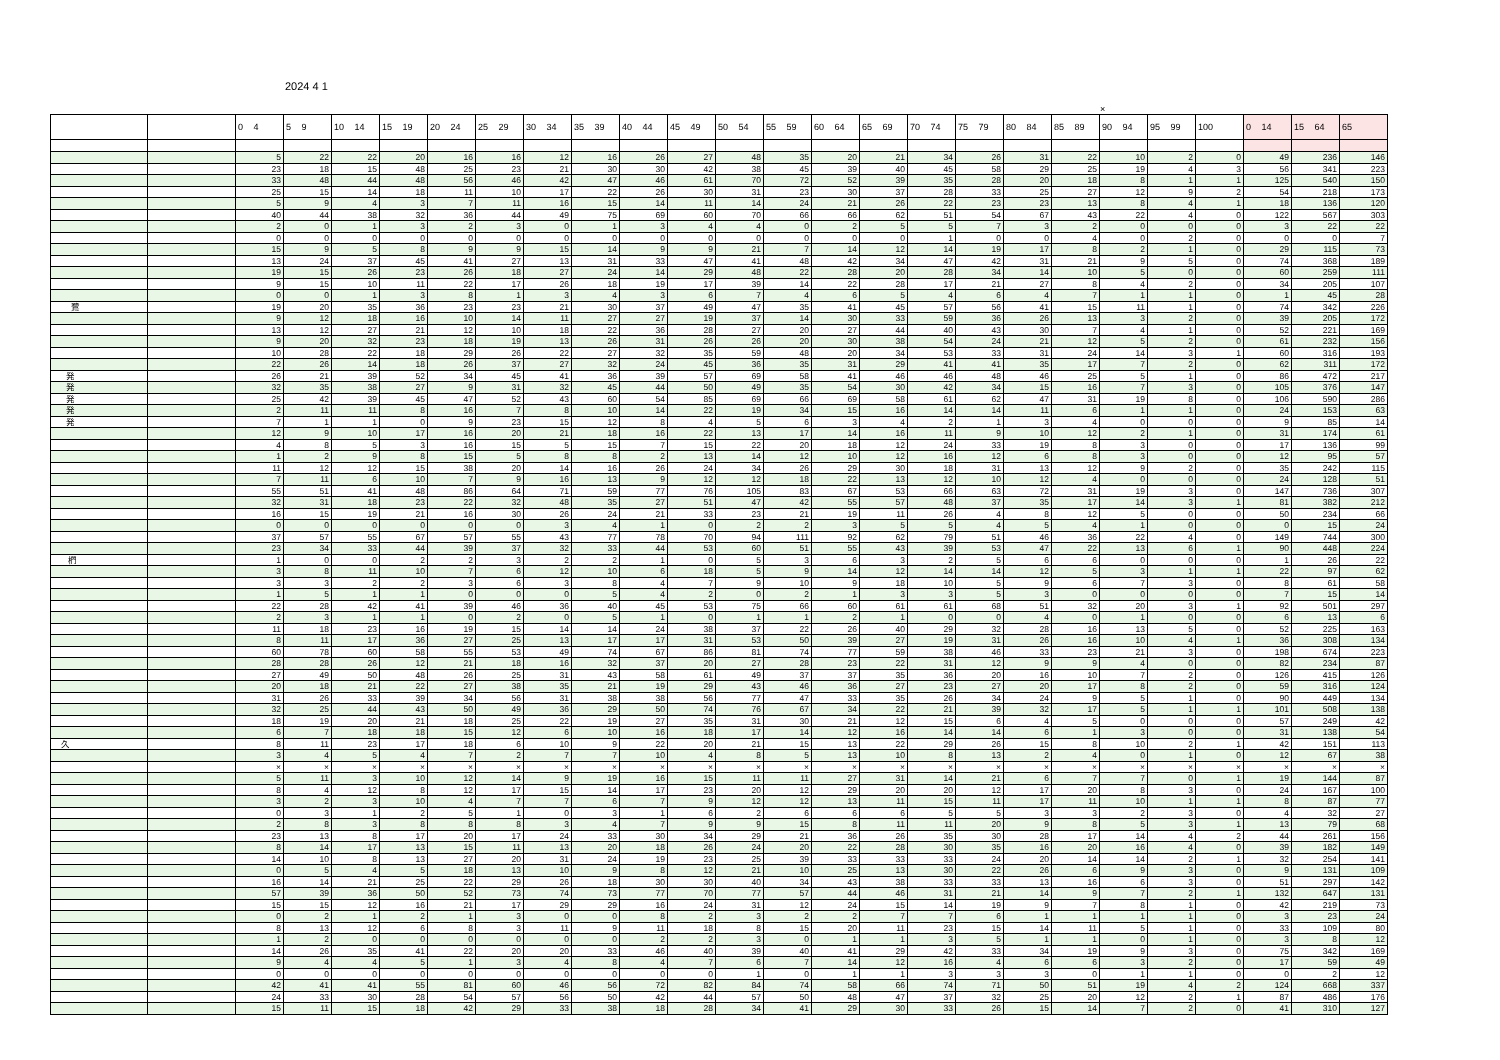2024 4 1
×
| | | 0 4 | 5 9 | 10 14 | 15 19 | 20 24 | 25 29 | 30 34 | 35 39 | 40 44 | 45 49 | 50 54 | 55 59 | 60 64 | 65 69 | 70 74 | 75 79 | 80 84 | 85 89 | 90 94 | 95 99 | 100 | 0 14 | 15 64 | 65 |
| --- | --- | --- | --- | --- | --- | --- | --- | --- | --- | --- | --- | --- | --- | --- | --- | --- | --- | --- | --- | --- | --- | --- | --- | --- | --- |
| | | 5 | 22 | 22 | 20 | 16 | 16 | 12 | 16 | 26 | 27 | 48 | 35 | 20 | 21 | 34 | 26 | 31 | 22 | 10 | 2 | 0 | 49 | 236 | 146 |
| | | 23 | 18 | 15 | 48 | 25 | 23 | 21 | 30 | 30 | 42 | 38 | 45 | 39 | 40 | 45 | 58 | 29 | 25 | 19 | 4 | 3 | 56 | 341 | 223 |
| | | 33 | 48 | 44 | 48 | 56 | 46 | 42 | 47 | 46 | 61 | 70 | 72 | 52 | 39 | 35 | 28 | 20 | 18 | 8 | 1 | 1 | 125 | 540 | 150 |
| | | 25 | 15 | 14 | 18 | 11 | 10 | 17 | 22 | 26 | 30 | 31 | 23 | 30 | 37 | 28 | 33 | 25 | 27 | 12 | 9 | 2 | 54 | 218 | 173 |
| | | 5 | 9 | 4 | 3 | 7 | 11 | 16 | 15 | 14 | 11 | 14 | 24 | 21 | 26 | 22 | 23 | 23 | 13 | 8 | 4 | 1 | 18 | 136 | 120 |
| | | 40 | 44 | 38 | 32 | 36 | 44 | 49 | 75 | 69 | 60 | 70 | 66 | 66 | 62 | 51 | 54 | 67 | 43 | 22 | 4 | 0 | 122 | 567 | 303 |
| | | 2 | 0 | 1 | 3 | 2 | 3 | 0 | 1 | 3 | 4 | 4 | 0 | 2 | 5 | 5 | 7 | 3 | 2 | 0 | 0 | 0 | 3 | 22 | 22 |
| | | 0 | 0 | 0 | 0 | 0 | 0 | 0 | 0 | 0 | 0 | 0 | 0 | 0 | 0 | 1 | 0 | 0 | 4 | 0 | 2 | 0 | 0 | 0 | 7 |
| | | 15 | 9 | 5 | 8 | 9 | 9 | 15 | 14 | 9 | 9 | 21 | 7 | 14 | 12 | 14 | 19 | 17 | 8 | 2 | 1 | 0 | 29 | 115 | 73 |
| | | 13 | 24 | 37 | 45 | 41 | 27 | 13 | 31 | 33 | 47 | 41 | 48 | 42 | 34 | 47 | 42 | 31 | 21 | 9 | 5 | 0 | 74 | 368 | 189 |
| | | 19 | 15 | 26 | 23 | 26 | 18 | 27 | 24 | 14 | 29 | 48 | 22 | 28 | 20 | 28 | 34 | 14 | 10 | 5 | 0 | 0 | 60 | 259 | 111 |
| | | 9 | 15 | 10 | 11 | 22 | 17 | 26 | 18 | 19 | 17 | 39 | 14 | 22 | 28 | 17 | 21 | 27 | 8 | 4 | 2 | 0 | 34 | 205 | 107 |
| | | 0 | 0 | 1 | 3 | 8 | 1 | 3 | 4 | 3 | 6 | 7 | 4 | 6 | 5 | 4 | 6 | 4 | 7 | 1 | 1 | 0 | 1 | 45 | 28 |
| 鷺 | | 19 | 20 | 35 | 36 | 23 | 23 | 21 | 30 | 37 | 49 | 47 | 35 | 41 | 45 | 57 | 56 | 41 | 15 | 11 | 1 | 0 | 74 | 342 | 226 |
| | | 9 | 12 | 18 | 16 | 10 | 14 | 11 | 27 | 27 | 19 | 37 | 14 | 30 | 33 | 59 | 36 | 26 | 13 | 3 | 2 | 0 | 39 | 205 | 172 |
| | | 13 | 12 | 27 | 21 | 12 | 10 | 18 | 22 | 36 | 28 | 27 | 20 | 27 | 44 | 40 | 43 | 30 | 7 | 4 | 1 | 0 | 52 | 221 | 169 |
| | | 9 | 20 | 32 | 23 | 18 | 19 | 13 | 26 | 31 | 26 | 26 | 20 | 30 | 38 | 54 | 24 | 21 | 12 | 5 | 2 | 0 | 61 | 232 | 156 |
| | | 10 | 28 | 22 | 18 | 29 | 26 | 22 | 27 | 32 | 35 | 59 | 48 | 20 | 34 | 53 | 33 | 31 | 24 | 14 | 3 | 1 | 60 | 316 | 193 |
| | | 22 | 26 | 14 | 18 | 26 | 37 | 27 | 32 | 24 | 45 | 36 | 35 | 31 | 29 | 41 | 41 | 35 | 17 | 7 | 2 | 0 | 62 | 311 | 172 |
| 発 | | 26 | 21 | 39 | 52 | 34 | 45 | 41 | 36 | 39 | 57 | 69 | 58 | 41 | 46 | 46 | 48 | 46 | 25 | 5 | 1 | 0 | 86 | 472 | 217 |
| 発 | | 32 | 35 | 38 | 27 | 9 | 31 | 32 | 45 | 44 | 50 | 49 | 35 | 54 | 30 | 42 | 34 | 15 | 16 | 7 | 3 | 0 | 105 | 376 | 147 |
| 発 | | 25 | 42 | 39 | 45 | 47 | 52 | 43 | 60 | 54 | 85 | 69 | 66 | 69 | 58 | 61 | 62 | 47 | 31 | 19 | 8 | 0 | 106 | 590 | 286 |
| 発 | | 2 | 11 | 11 | 8 | 16 | 7 | 8 | 10 | 14 | 22 | 19 | 34 | 15 | 16 | 14 | 14 | 11 | 6 | 1 | 1 | 0 | 24 | 153 | 63 |
| 発 | | 7 | 1 | 1 | 0 | 9 | 23 | 15 | 12 | 8 | 4 | 5 | 6 | 3 | 4 | 2 | 1 | 3 | 4 | 0 | 0 | 0 | 9 | 85 | 14 |
| | | 12 | 9 | 10 | 17 | 16 | 20 | 21 | 18 | 16 | 22 | 13 | 17 | 14 | 16 | 11 | 9 | 10 | 12 | 2 | 1 | 0 | 31 | 174 | 61 |
| | | 4 | 8 | 5 | 3 | 16 | 15 | 5 | 15 | 7 | 15 | 22 | 20 | 18 | 12 | 24 | 33 | 19 | 8 | 3 | 0 | 0 | 17 | 136 | 99 |
| | | 1 | 2 | 9 | 8 | 15 | 5 | 8 | 8 | 2 | 13 | 14 | 12 | 10 | 12 | 16 | 12 | 6 | 8 | 3 | 0 | 0 | 12 | 95 | 57 |
| | | 11 | 12 | 12 | 15 | 38 | 20 | 14 | 16 | 26 | 24 | 34 | 26 | 29 | 30 | 18 | 31 | 13 | 12 | 9 | 2 | 0 | 35 | 242 | 115 |
| | | 7 | 11 | 6 | 10 | 7 | 9 | 16 | 13 | 9 | 12 | 12 | 18 | 22 | 13 | 12 | 10 | 12 | 4 | 0 | 0 | 0 | 24 | 128 | 51 |
| | | 55 | 51 | 41 | 48 | 86 | 64 | 71 | 59 | 77 | 76 | 105 | 83 | 67 | 53 | 66 | 63 | 72 | 31 | 19 | 3 | 0 | 147 | 736 | 307 |
| | | 32 | 31 | 18 | 23 | 22 | 32 | 48 | 35 | 27 | 51 | 47 | 42 | 55 | 57 | 48 | 37 | 35 | 17 | 14 | 3 | 1 | 81 | 382 | 212 |
| | | 16 | 15 | 19 | 21 | 16 | 30 | 26 | 24 | 21 | 33 | 23 | 21 | 19 | 11 | 26 | 4 | 8 | 12 | 5 | 0 | 0 | 50 | 234 | 66 |
| | | 0 | 0 | 0 | 0 | 0 | 0 | 3 | 4 | 1 | 0 | 2 | 2 | 3 | 5 | 5 | 4 | 5 | 4 | 1 | 0 | 0 | 0 | 15 | 24 |
| | | 37 | 57 | 55 | 67 | 57 | 55 | 43 | 77 | 78 | 70 | 94 | 111 | 92 | 62 | 79 | 51 | 46 | 36 | 22 | 4 | 0 | 149 | 744 | 300 |
| | | 23 | 34 | 33 | 44 | 39 | 37 | 32 | 33 | 44 | 53 | 60 | 51 | 55 | 43 | 39 | 53 | 47 | 22 | 13 | 6 | 1 | 90 | 448 | 224 |
| 椚 | | 1 | 0 | 0 | 2 | 2 | 3 | 2 | 2 | 1 | 0 | 5 | 3 | 6 | 3 | 2 | 5 | 6 | 6 | 0 | 0 | 0 | 1 | 26 | 22 |
| | | 3 | 8 | 11 | 10 | 7 | 6 | 12 | 10 | 6 | 18 | 5 | 9 | 14 | 12 | 14 | 14 | 12 | 5 | 3 | 1 | 1 | 22 | 97 | 62 |
| | | 3 | 3 | 2 | 2 | 3 | 6 | 3 | 8 | 4 | 7 | 9 | 10 | 9 | 18 | 10 | 5 | 9 | 6 | 7 | 3 | 0 | 8 | 61 | 58 |
| | | 1 | 5 | 1 | 1 | 0 | 0 | 0 | 5 | 4 | 2 | 0 | 2 | 1 | 3 | 3 | 5 | 3 | 0 | 0 | 0 | 0 | 7 | 15 | 14 |
| | | 22 | 28 | 42 | 41 | 39 | 46 | 36 | 40 | 45 | 53 | 75 | 66 | 60 | 61 | 61 | 68 | 51 | 32 | 20 | 3 | 1 | 92 | 501 | 297 |
| | | 2 | 3 | 1 | 1 | 0 | 2 | 0 | 5 | 1 | 0 | 1 | 1 | 2 | 1 | 0 | 0 | 4 | 0 | 1 | 0 | 0 | 6 | 13 | 6 |
| | | 11 | 18 | 23 | 16 | 19 | 15 | 14 | 14 | 24 | 38 | 37 | 22 | 26 | 40 | 29 | 32 | 28 | 16 | 13 | 5 | 0 | 52 | 225 | 163 |
| | | 8 | 11 | 17 | 36 | 27 | 25 | 13 | 17 | 17 | 31 | 53 | 50 | 39 | 27 | 19 | 31 | 26 | 16 | 10 | 4 | 1 | 36 | 308 | 134 |
| | | 60 | 78 | 60 | 58 | 55 | 53 | 49 | 74 | 67 | 86 | 81 | 74 | 77 | 59 | 38 | 46 | 33 | 23 | 21 | 3 | 0 | 198 | 674 | 223 |
| | | 28 | 28 | 26 | 12 | 21 | 18 | 16 | 32 | 37 | 20 | 27 | 28 | 23 | 22 | 31 | 12 | 9 | 9 | 4 | 0 | 0 | 82 | 234 | 87 |
| | | 27 | 49 | 50 | 48 | 26 | 25 | 31 | 43 | 58 | 61 | 49 | 37 | 37 | 35 | 36 | 20 | 16 | 10 | 7 | 2 | 0 | 126 | 415 | 126 |
| | | 20 | 18 | 21 | 22 | 27 | 38 | 35 | 21 | 19 | 29 | 43 | 46 | 36 | 27 | 23 | 27 | 20 | 17 | 8 | 2 | 0 | 59 | 316 | 124 |
| | | 31 | 26 | 33 | 39 | 34 | 56 | 31 | 38 | 38 | 56 | 77 | 47 | 33 | 35 | 26 | 34 | 24 | 9 | 5 | 1 | 0 | 90 | 449 | 134 |
| | | 32 | 25 | 44 | 43 | 50 | 49 | 36 | 29 | 50 | 74 | 76 | 67 | 34 | 22 | 21 | 39 | 32 | 17 | 5 | 1 | 1 | 101 | 508 | 138 |
| | | 18 | 19 | 20 | 21 | 18 | 25 | 22 | 19 | 27 | 35 | 31 | 30 | 21 | 12 | 15 | 6 | 4 | 5 | 0 | 0 | 0 | 57 | 249 | 42 |
| | | 6 | 7 | 18 | 18 | 15 | 12 | 6 | 10 | 16 | 18 | 17 | 14 | 12 | 16 | 14 | 14 | 6 | 1 | 3 | 0 | 0 | 31 | 138 | 54 |
| 久 | | 8 | 11 | 23 | 17 | 18 | 6 | 10 | 9 | 22 | 20 | 21 | 15 | 13 | 22 | 29 | 26 | 15 | 8 | 10 | 2 | 1 | 42 | 151 | 113 |
| | | 3 | 4 | 5 | 4 | 7 | 2 | 7 | 7 | 10 | 4 | 8 | 5 | 13 | 10 | 8 | 13 | 2 | 4 | 0 | 1 | 0 | 12 | 67 | 38 |
| | | × | × | × | × | × | × | × | × | × | × | × | × | × | × | × | × | × | × | × | × | × | × | × | × |
| | | 5 | 11 | 3 | 10 | 12 | 14 | 9 | 19 | 16 | 15 | 11 | 11 | 27 | 31 | 14 | 21 | 6 | 7 | 7 | 0 | 1 | 19 | 144 | 87 |
| | | 8 | 4 | 12 | 8 | 12 | 17 | 15 | 14 | 17 | 23 | 20 | 12 | 29 | 20 | 20 | 12 | 17 | 20 | 8 | 3 | 0 | 24 | 167 | 100 |
| | | 3 | 2 | 3 | 10 | 4 | 7 | 7 | 6 | 7 | 9 | 12 | 12 | 13 | 11 | 15 | 11 | 17 | 11 | 10 | 1 | 1 | 8 | 87 | 77 |
| | | 0 | 3 | 1 | 2 | 5 | 1 | 0 | 3 | 1 | 6 | 2 | 6 | 6 | 6 | 5 | 5 | 3 | 3 | 2 | 3 | 0 | 4 | 32 | 27 |
| | | 2 | 8 | 3 | 8 | 8 | 8 | 3 | 4 | 7 | 9 | 9 | 15 | 8 | 11 | 11 | 20 | 9 | 8 | 5 | 3 | 1 | 13 | 79 | 68 |
| | | 23 | 13 | 8 | 17 | 20 | 17 | 24 | 33 | 30 | 34 | 29 | 21 | 36 | 26 | 35 | 30 | 28 | 17 | 14 | 4 | 2 | 44 | 261 | 156 |
| | | 8 | 14 | 17 | 13 | 15 | 11 | 13 | 20 | 18 | 26 | 24 | 20 | 22 | 28 | 30 | 35 | 16 | 20 | 16 | 4 | 0 | 39 | 182 | 149 |
| | | 14 | 10 | 8 | 13 | 27 | 20 | 31 | 24 | 19 | 23 | 25 | 39 | 33 | 33 | 33 | 24 | 20 | 14 | 14 | 2 | 1 | 32 | 254 | 141 |
| | | 0 | 5 | 4 | 5 | 18 | 13 | 10 | 9 | 8 | 12 | 21 | 10 | 25 | 13 | 30 | 22 | 26 | 6 | 9 | 3 | 0 | 9 | 131 | 109 |
| | | 16 | 14 | 21 | 25 | 22 | 29 | 26 | 18 | 30 | 30 | 40 | 34 | 43 | 38 | 33 | 33 | 13 | 16 | 6 | 3 | 0 | 51 | 297 | 142 |
| | | 57 | 39 | 36 | 50 | 52 | 73 | 74 | 73 | 77 | 70 | 77 | 57 | 44 | 46 | 31 | 21 | 14 | 9 | 7 | 2 | 1 | 132 | 647 | 131 |
| | | 15 | 15 | 12 | 16 | 21 | 17 | 29 | 29 | 16 | 24 | 31 | 12 | 24 | 15 | 14 | 19 | 9 | 7 | 8 | 1 | 0 | 42 | 219 | 73 |
| | | 0 | 2 | 1 | 2 | 1 | 3 | 0 | 0 | 8 | 2 | 3 | 2 | 2 | 7 | 7 | 6 | 1 | 1 | 1 | 1 | 0 | 3 | 23 | 24 |
| | | 8 | 13 | 12 | 6 | 8 | 3 | 11 | 9 | 11 | 18 | 8 | 15 | 20 | 11 | 23 | 15 | 14 | 11 | 5 | 1 | 0 | 33 | 109 | 80 |
| | | 1 | 2 | 0 | 0 | 0 | 0 | 0 | 0 | 2 | 2 | 3 | 0 | 1 | 1 | 3 | 5 | 1 | 1 | 0 | 1 | 0 | 3 | 8 | 12 |
| | | 14 | 26 | 35 | 41 | 22 | 20 | 20 | 33 | 46 | 40 | 39 | 40 | 41 | 29 | 42 | 33 | 34 | 19 | 9 | 3 | 0 | 75 | 342 | 169 |
| | | 9 | 4 | 4 | 5 | 1 | 3 | 4 | 8 | 4 | 7 | 6 | 7 | 14 | 12 | 16 | 4 | 6 | 6 | 3 | 2 | 0 | 17 | 59 | 49 |
| | | 0 | 0 | 0 | 0 | 0 | 0 | 0 | 0 | 0 | 0 | 1 | 0 | 1 | 1 | 3 | 3 | 3 | 0 | 1 | 1 | 0 | 0 | 2 | 12 |
| | | 42 | 41 | 41 | 55 | 81 | 60 | 46 | 56 | 72 | 82 | 84 | 74 | 58 | 66 | 74 | 71 | 50 | 51 | 19 | 4 | 2 | 124 | 668 | 337 |
| | | 24 | 33 | 30 | 28 | 54 | 57 | 56 | 50 | 42 | 44 | 57 | 50 | 48 | 47 | 37 | 32 | 25 | 20 | 12 | 2 | 1 | 87 | 486 | 176 |
| | | 15 | 11 | 15 | 18 | 42 | 29 | 33 | 38 | 18 | 28 | 34 | 41 | 29 | 30 | 33 | 26 | 15 | 14 | 7 | 2 | 0 | 41 | 310 | 127 |